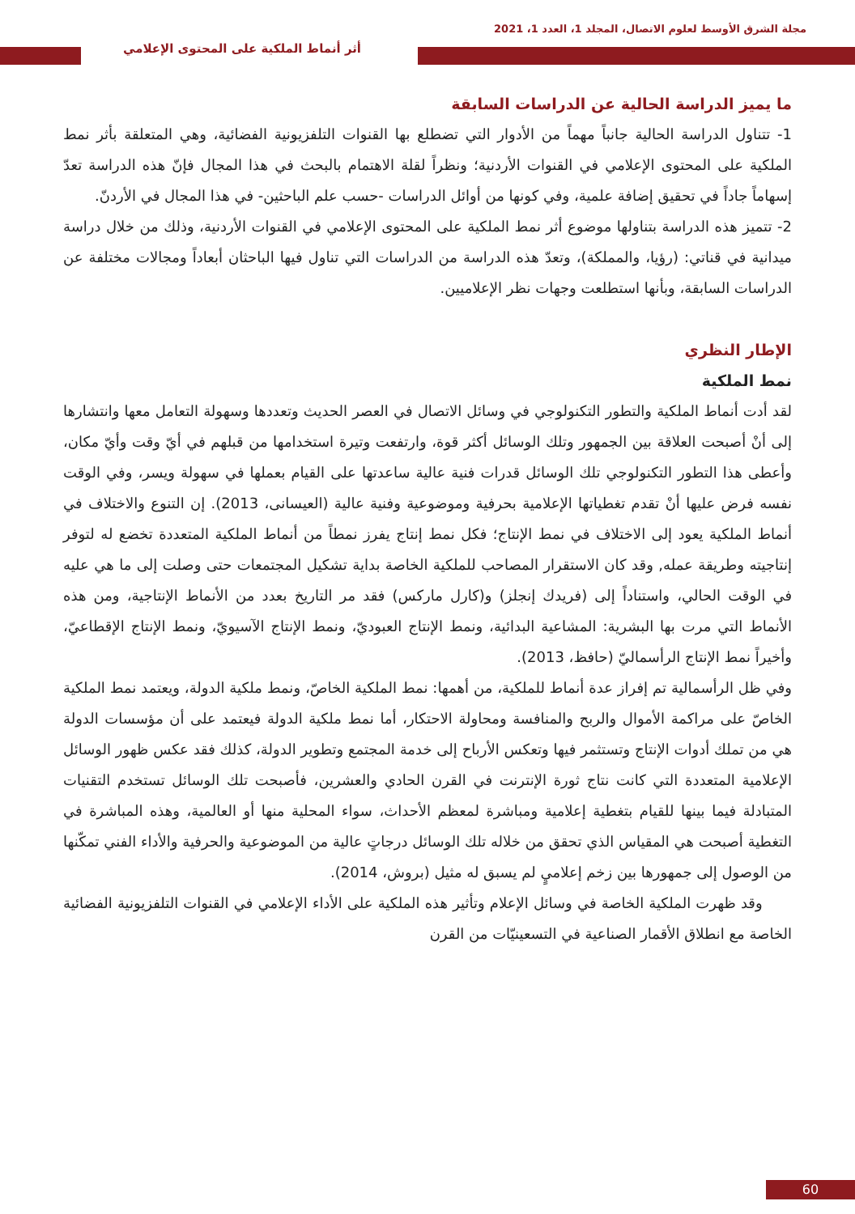مجلة الشرق الأوسط لعلوم الاتصال، المجلد 1، العدد 1، 2021
أثر أنماط الملكية على المحتوى الإعلامي
ما يميز الدراسة الحالية عن الدراسات السابقة
1- تتناول الدراسة الحالية جانباً مهماً من الأدوار التي تضطلع بها القنوات التلفزيونية الفضائية، وهي المتعلقة بأثر نمط الملكية على المحتوى الإعلامي في القنوات الأردنية؛ ونظراً لقلة الاهتمام بالبحث في هذا المجال فإنّ هذه الدراسة تعدّ إسهاماً جاداً في تحقيق إضافة علمية، وفي كونها من أوائل الدراسات -حسب علم الباحثين- في هذا المجال في الأردنّ.
2- تتميز هذه الدراسة بتناولها موضوع أثر نمط الملكية على المحتوى الإعلامي في القنوات الأردنية، وذلك من خلال دراسة ميدانية في قناتي: (رؤيا، والمملكة)، وتعدّ هذه الدراسة من الدراسات التي تناول فيها الباحثان أبعاداً ومجالات مختلفة عن الدراسات السابقة، وبأنها استطلعت وجهات نظر الإعلاميين.
الإطار النظري
نمط الملكية
لقد أدت أنماط الملكية والتطور التكنولوجي في وسائل الاتصال في العصر الحديث وتعددها وسهولة التعامل معها وانتشارها إلى أنْ أصبحت العلاقة بين الجمهور وتلك الوسائل أكثر قوة، وارتفعت وتيرة استخدامها من قبلهم في أيّ وقت وأيّ مكان، وأعطى هذا التطور التكنولوجي تلك الوسائل قدرات فنية عالية ساعدتها على القيام بعملها في سهولة ويسر، وفي الوقت نفسه فرض عليها أنْ تقدم تغطياتها الإعلامية بحرفية وموضوعية وفنية عالية (العيسانى، 2013). إن التنوع والاختلاف في أنماط الملكية يعود إلى الاختلاف في نمط الإنتاج؛ فكل نمط إنتاج يفرز نمطاً من أنماط الملكية المتعددة تخضع له لتوفر إنتاجيته وطريقة عمله, وقد كان الاستقرار المصاحب للملكية الخاصة بداية تشكيل المجتمعات حتى وصلت إلى ما هي عليه في الوقت الحالي، واستناداً إلى (فريدك إنجلز) و(كارل ماركس) فقد مر التاريخ بعدد من الأنماط الإنتاجية، ومن هذه الأنماط التي مرت بها البشرية: المشاعية البدائية، ونمط الإنتاج العبوديّ، ونمط الإنتاج الآسيويّ، ونمط الإنتاج الإقطاعيّ، وأخيراً نمط الإنتاج الرأسماليّ (حافظ، 2013).
وفي ظل الرأسمالية تم إفراز عدة أنماط للملكية، من أهمها: نمط الملكية الخاصّ، ونمط ملكية الدولة، ويعتمد نمط الملكية الخاصّ على مراكمة الأموال والربح والمنافسة ومحاولة الاحتكار، أما نمط ملكية الدولة فيعتمد على أن مؤسسات الدولة هي من تملك أدوات الإنتاج وتستثمر فيها وتعكس الأرباح إلى خدمة المجتمع وتطوير الدولة، كذلك فقد عكس ظهور الوسائل الإعلامية المتعددة التي كانت نتاج ثورة الإنترنت في القرن الحادي والعشرين، فأصبحت تلك الوسائل تستخدم التقنيات المتبادلة فيما بينها للقيام بتغطية إعلامية ومباشرة لمعظم الأحداث، سواء المحلية منها أو العالمية، وهذه المباشرة في التغطية أصبحت هي المقياس الذي تحقق من خلاله تلك الوسائل درجاتٍ عالية من الموضوعية والحرفية والأداء الفني تمكّنها من الوصول إلى جمهورها بين زخم إعلاميٍ لم يسبق له مثيل (بروش، 2014).
وقد ظهرت الملكية الخاصة في وسائل الإعلام وتأثير هذه الملكية على الأداء الإعلامي في القنوات التلفزيونية الفضائية الخاصة مع انطلاق الأقمار الصناعية في التسعينيّات من القرن
60